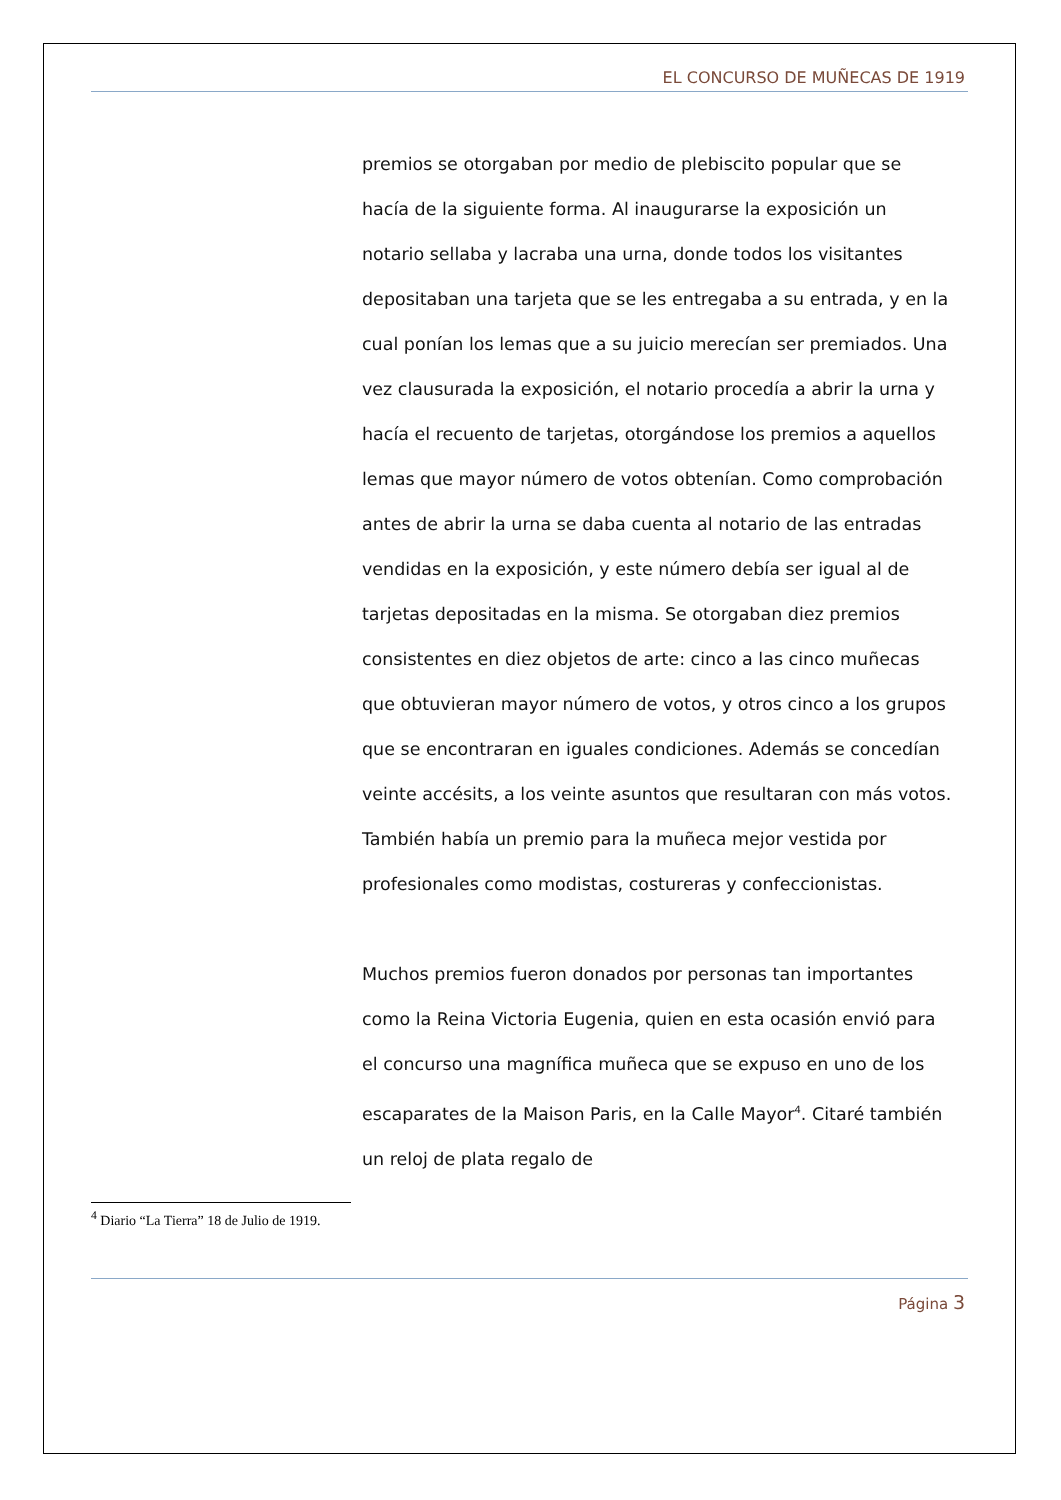EL CONCURSO DE MUÑECAS DE 1919
premios se otorgaban por medio de plebiscito popular que se hacía de la siguiente forma. Al inaugurarse la exposición un notario sellaba y lacraba una urna, donde todos los visitantes depositaban una tarjeta que se les entregaba a su entrada, y en la cual ponían los lemas que a su juicio merecían ser premiados. Una vez clausurada la exposición, el notario procedía a abrir la urna y hacía el recuento de tarjetas, otorgándose los premios a aquellos lemas que mayor número de votos obtenían. Como comprobación antes de abrir la urna se daba cuenta al notario de las entradas vendidas en la exposición, y este número debía ser igual al de tarjetas depositadas en la misma. Se otorgaban diez premios consistentes en diez objetos de arte: cinco a las cinco muñecas que obtuvieran mayor número de votos, y otros cinco a los grupos que se encontraran en iguales condiciones. Además se concedían veinte accésits, a los veinte asuntos que resultaran con más votos. También había un premio para la muñeca mejor vestida por profesionales como modistas, costureras y confeccionistas.
Muchos premios fueron donados por personas tan importantes como la Reina Victoria Eugenia, quien en esta ocasión envió para el concurso una magnífica muñeca que se expuso en uno de los escaparates de la Maison Paris, en la Calle Mayor<sup>4</sup>. Citaré también un reloj de plata regalo de
<sup>4</sup> Diario “La Tierra” 18 de Julio de 1919.
Página 3